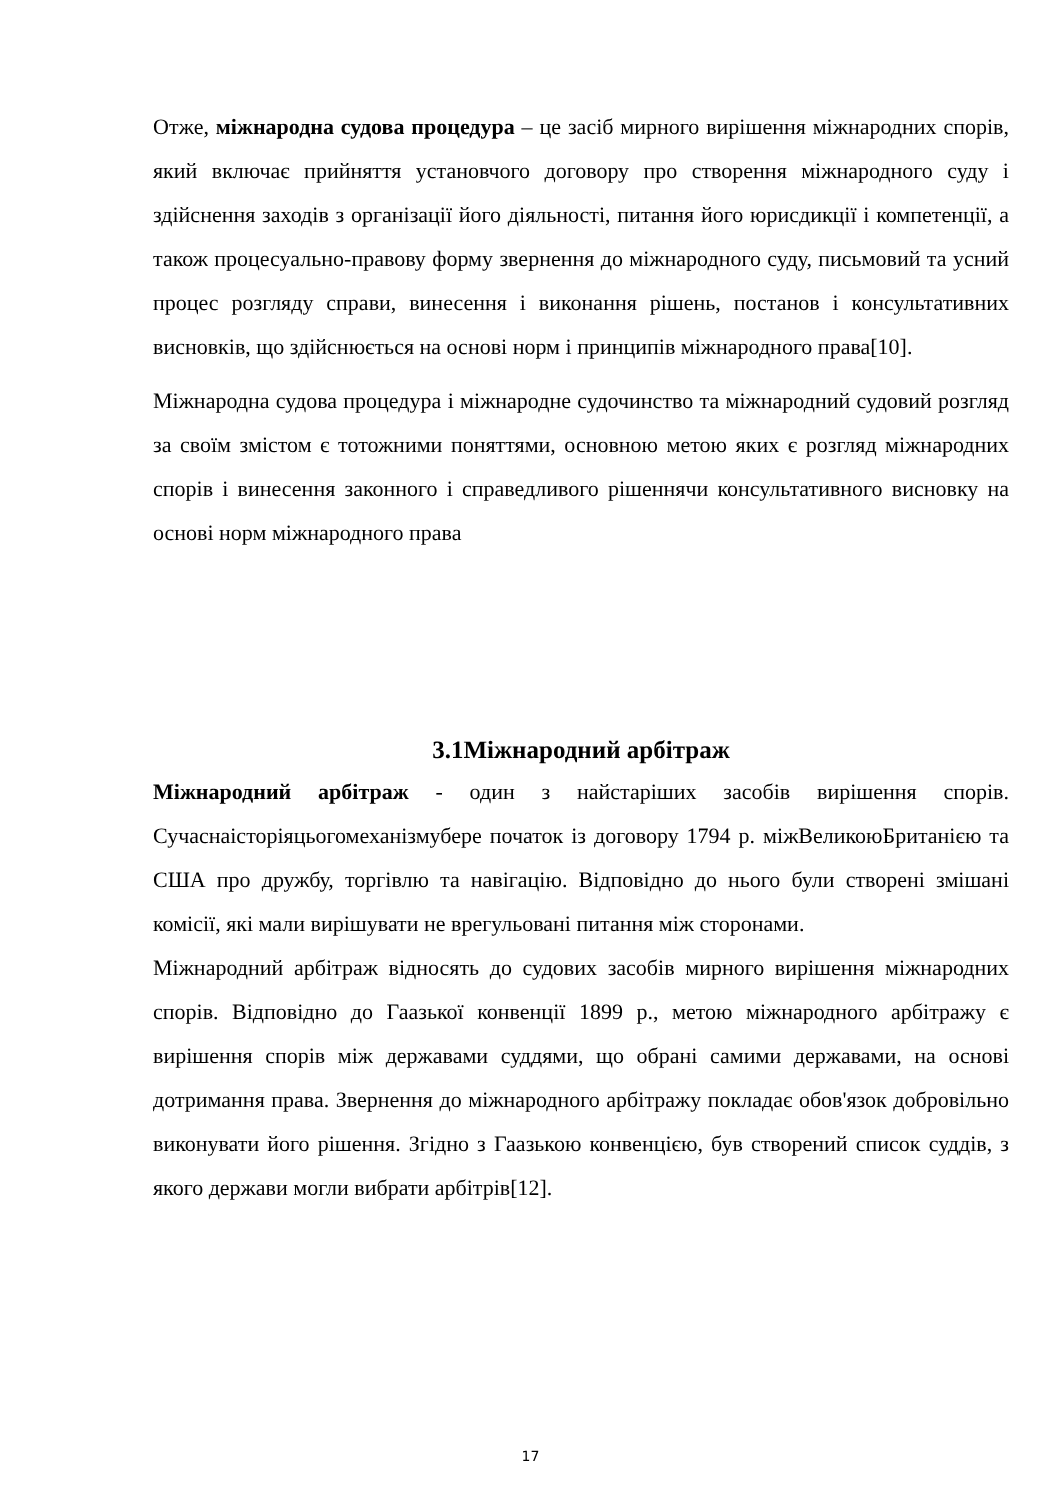Отже, міжнародна судова процедура – це засіб мирного вирішення міжнародних спорів, який включає прийняття установчого договору про створення міжнародного суду і здійснення заходів з організації його діяльності, питання його юрисдикції і компетенції, а також процесуально-правову форму звернення до міжнародного суду, письмовий та усний процес розгляду справи, винесення і виконання рішень, постанов і консультативних висновків, що здійснюється на основі норм і принципів міжнародного права[10].
Міжнародна судова процедура і міжнародне судочинство та міжнародний судовий розгляд за своїм змістом є тотожними поняттями, основною метою яких є розгляд міжнародних спорів і винесення законного і справедливого рішеннячи консультативного висновку на основі норм міжнародного права
3.1Міжнародний арбітраж
Міжнародний арбітраж - один з найстаріших засобів вирішення спорів. Сучаснаісторіяцьогомеханізмубере початок із договору 1794 р. міжВеликоюБританією та США про дружбу, торгівлю та навігацію. Відповідно до нього були створені змішані комісії, які мали вирішувати не врегульовані питання між сторонами.
Міжнародний арбітраж відносять до судових засобів мирного вирішення міжнародних спорів. Відповідно до Гаазької конвенції 1899 р., метою міжнародного арбітражу є вирішення спорів між державами суддями, що обрані самими державами, на основі дотримання права. Звернення до міжнародного арбітражу покладає обов'язок добровільно виконувати його рішення. Згідно з Гаазькою конвенцією, був створений список суддів, з якого держави могли вибрати арбітрів[12].
17